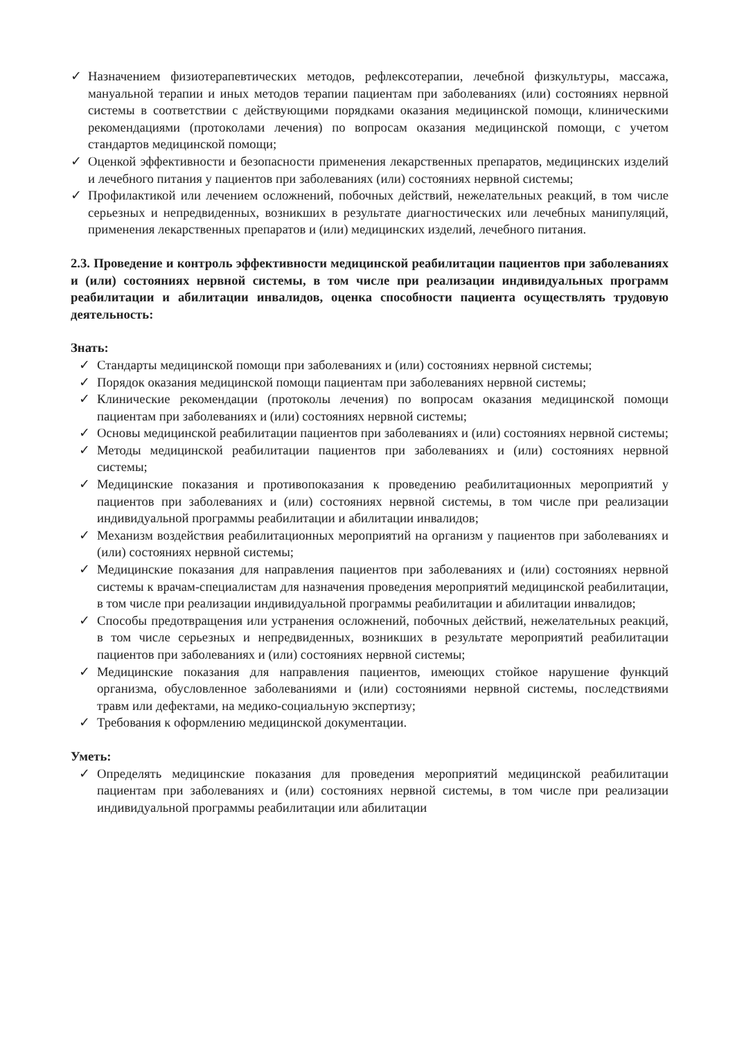✓ Назначением физиотерапевтических методов, рефлексотерапии, лечебной физкультуры, массажа, мануальной терапии и иных методов терапии пациентам при заболеваниях (или) состояниях нервной системы в соответствии с действующими порядками оказания медицинской помощи, клиническими рекомендациями (протоколами лечения) по вопросам оказания медицинской помощи, с учетом стандартов медицинской помощи;
✓ Оценкой эффективности и безопасности применения лекарственных препаратов, медицинских изделий и лечебного питания у пациентов при заболеваниях (или) состояниях нервной системы;
✓ Профилактикой или лечением осложнений, побочных действий, нежелательных реакций, в том числе серьезных и непредвиденных, возникших в результате диагностических или лечебных манипуляций, применения лекарственных препаратов и (или) медицинских изделий, лечебного питания.
2.3. Проведение и контроль эффективности медицинской реабилитации пациентов при заболеваниях и (или) состояниях нервной системы, в том числе при реализации индивидуальных программ реабилитации и абилитации инвалидов, оценка способности пациента осуществлять трудовую деятельность:
Знать:
✓ Стандарты медицинской помощи при заболеваниях и (или) состояниях нервной системы;
✓ Порядок оказания медицинской помощи пациентам при заболеваниях нервной системы;
✓ Клинические рекомендации (протоколы лечения) по вопросам оказания медицинской помощи пациентам при заболеваниях и (или) состояниях нервной системы;
✓ Основы медицинской реабилитации пациентов при заболеваниях и (или) состояниях нервной системы;
✓ Методы медицинской реабилитации пациентов при заболеваниях и (или) состояниях нервной системы;
✓ Медицинские показания и противопоказания к проведению реабилитационных мероприятий у пациентов при заболеваниях и (или) состояниях нервной системы, в том числе при реализации индивидуальной программы реабилитации и абилитации инвалидов;
✓ Механизм воздействия реабилитационных мероприятий на организм у пациентов при заболеваниях и (или) состояниях нервной системы;
✓ Медицинские показания для направления пациентов при заболеваниях и (или) состояниях нервной системы к врачам-специалистам для назначения проведения мероприятий медицинской реабилитации, в том числе при реализации индивидуальной программы реабилитации и абилитации инвалидов;
✓ Способы предотвращения или устранения осложнений, побочных действий, нежелательных реакций, в том числе серьезных и непредвиденных, возникших в результате мероприятий реабилитации пациентов при заболеваниях и (или) состояниях нервной системы;
✓ Медицинские показания для направления пациентов, имеющих стойкое нарушение функций организма, обусловленное заболеваниями и (или) состояниями нервной системы, последствиями травм или дефектами, на медико-социальную экспертизу;
✓ Требования к оформлению медицинской документации.
Уметь:
✓ Определять медицинские показания для проведения мероприятий медицинской реабилитации пациентам при заболеваниях и (или) состояниях нервной системы, в том числе при реализации индивидуальной программы реабилитации или абилитации